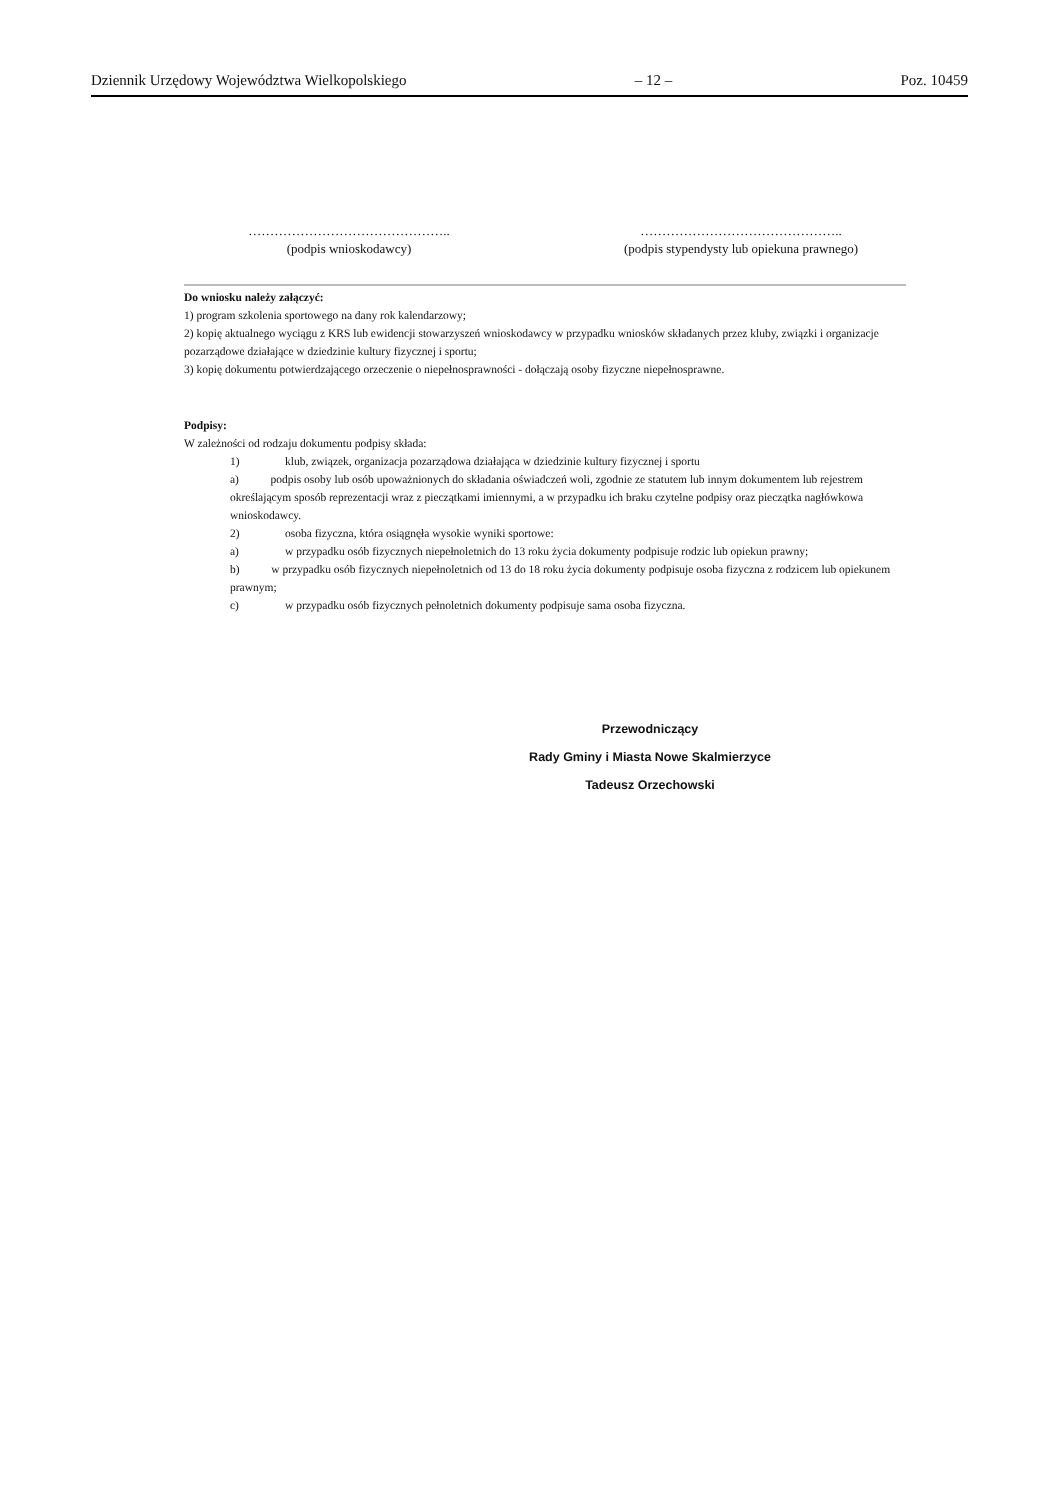Dziennik Urzędowy Województwa Wielkopolskiego – 12 – Poz. 10459
………………………………………..
(podpis wnioskodawcy)
………………………………………..
(podpis stypendysty lub opiekuna prawnego)
Do wniosku należy załączyć:
1) program szkolenia sportowego na dany rok kalendarzowy;
2) kopię aktualnego wyciągu z KRS lub ewidencji stowarzyszeń wnioskodawcy w przypadku wniosków składanych przez kluby, związki i organizacje pozarządowe działające w dziedzinie kultury fizycznej i sportu;
3) kopię dokumentu potwierdzającego orzeczenie o niepełnosprawności - dołączają osoby fizyczne niepełnosprawne.
Podpisy:
W zależności od rodzaju dokumentu podpisy składa:
1) klub, związek, organizacja pozarządowa działająca w dziedzinie kultury fizycznej i sportu
a) podpis osoby lub osób upoważnionych do składania oświadczeń woli, zgodnie ze statutem lub innym dokumentem lub rejestrem określającym sposób reprezentacji wraz z pieczątkami imiennymi, a w przypadku ich braku czytelne podpisy oraz pieczątka nagłówkowa wnioskodawcy.
2) osoba fizyczna, która osiągnęła wysokie wyniki sportowe:
a) w przypadku osób fizycznych niepełnoletnich do 13 roku życia dokumenty podpisuje rodzic lub opiekun prawny;
b) w przypadku osób fizycznych niepełnoletnich od 13 do 18 roku życia dokumenty podpisuje osoba fizyczna z rodzicem lub opiekunem prawnym;
c) w przypadku osób fizycznych pełnoletnich dokumenty podpisuje sama osoba fizyczna.
Przewodniczący
Rady Gminy i Miasta Nowe Skalmierzyce
Tadeusz Orzechowski